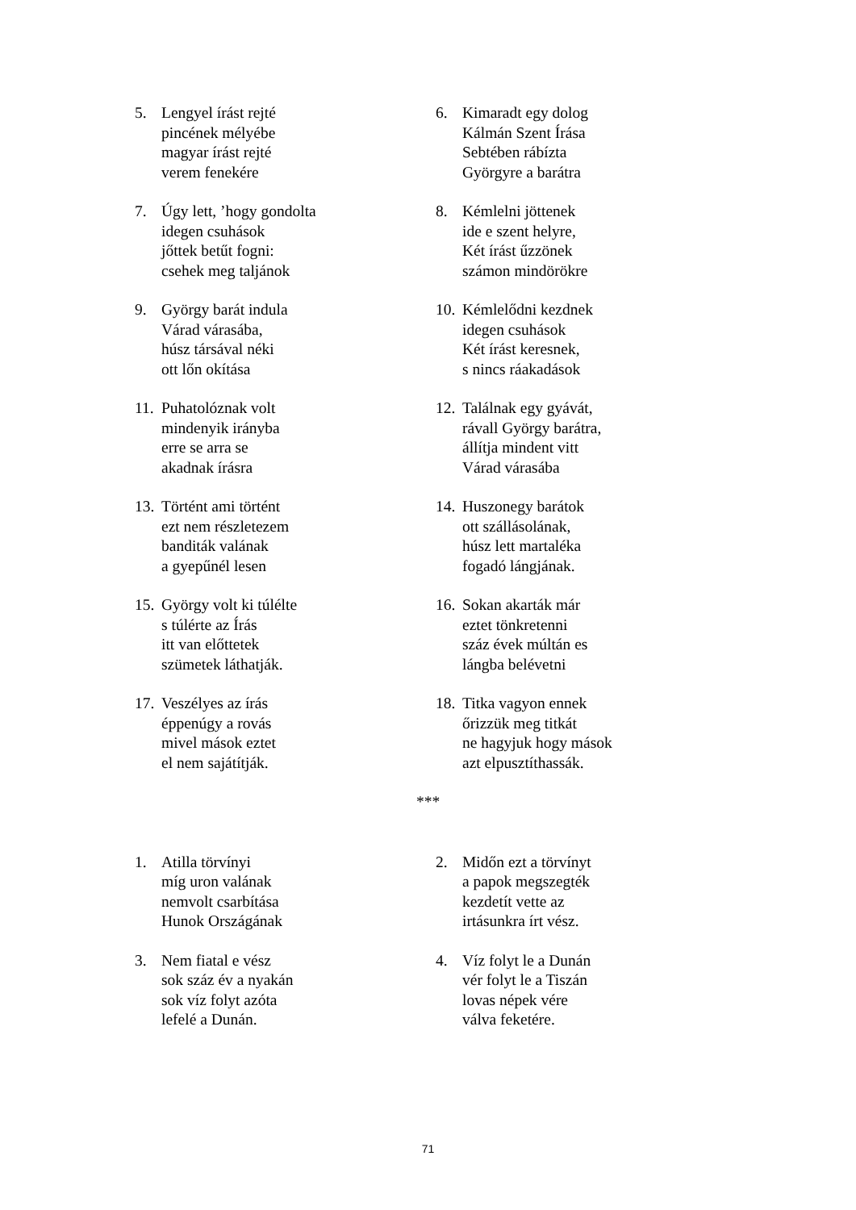5. Lengyel írást rejté
pincének mélyébe
magyar írást rejté
verem fenekére
6. Kimaradt egy dolog
Kálmán Szent Írása
Sebtében rábízta
Györgyre a barátra
7. Úgy lett, ’hogy gondolta
idegen csuhások
jőttek betűt fogni:
csehek meg taljánok
8. Kémlelni jöttenek
ide e szent helyre,
Két írást űzzönek
számon mindörökre
9. György barát indula
Várad várasába,
húsz társával néki
ott lőn okítása
10.
Kémlelődni kezdnek
idegen csuhások
Két írást keresnek,
s nincs ráakadások
11.
Puhatolóznak volt
mindenyik irányba
erre se arra se
akadnak írásra
12.
Találnak egy gyávát,
rávall György barátra,
állítja mindent vitt
Várad várasába
13.
Történt ami történt
ezt nem részletezem
banditák valának
a gyepűnél lesen
14.
Huszonegy barátok
ott szállásolának,
húsz lett martaléka
fogadó lángjának.
15.
György volt ki túlélte
s túlérte az Írás
itt van előttetek
szümetek láthatják.
16.
Sokan akarták már
eztet tönkretenni
száz évek múltán es
lángba belévetni
17.
Veszélyes az írás
éppenúgy a rovás
mivel mások eztet
el nem sajátítják.
18.
Titka vagyon ennek
őrizzük meg titkát
ne hagyjuk hogy mások
azt elpusztíthassák.
***
1. Atilla törvínyi
míg uron valának
nemvolt csarbítása
Hunok Országának
2. Midőn ezt a törvínyt
a papok megszegték
kezdetít vette az
irtásunkra írt vész.
3. Nem fiatal e vész
sok száz év a nyakán
sok víz folyt azóta
lefelé a Dunán.
4. Víz folyt le a Dunán
vér folyt le a Tiszán
lovas népek vére
válva feketére.
71